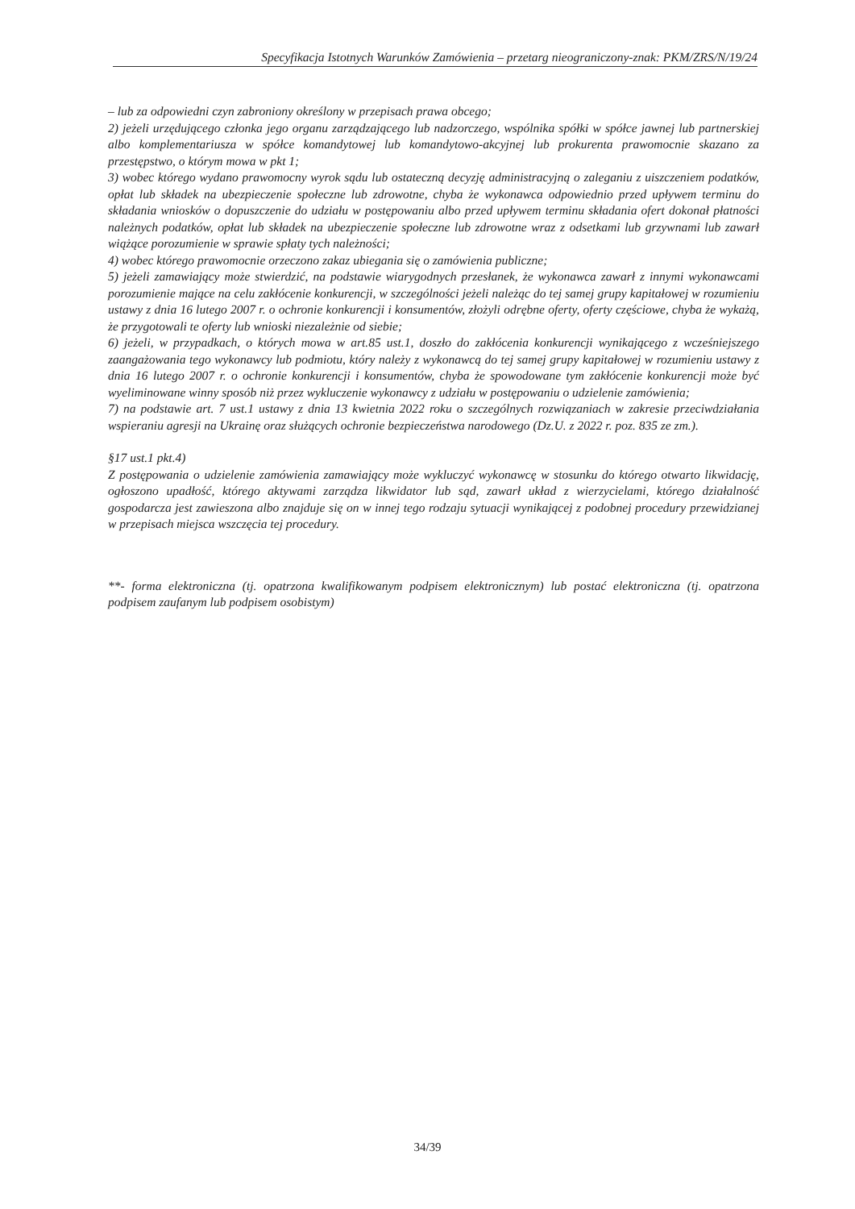Specyfikacja Istotnych Warunków Zamówienia – przetarg nieograniczony-znak: PKM/ZRS/N/19/24
– lub za odpowiedni czyn zabroniony określony w przepisach prawa obcego;
2) jeżeli urzędującego członka jego organu zarządzającego lub nadzorczego, wspólnika spółki w spółce jawnej lub partnerskiej albo komplementariusza w spółce komandytowej lub komandytowo-akcyjnej lub prokurenta prawomocnie skazano za przestępstwo, o którym mowa w pkt 1;
3) wobec którego wydano prawomocny wyrok sądu lub ostateczną decyzję administracyjną o zaleganiu z uiszczeniem podatków, opłat lub składek na ubezpieczenie społeczne lub zdrowotne, chyba że wykonawca odpowiednio przed upływem terminu do składania wniosków o dopuszczenie do udziału w postępowaniu albo przed upływem terminu składania ofert dokonał płatności należnych podatków, opłat lub składek na ubezpieczenie społeczne lub zdrowotne wraz z odsetkami lub grzywnami lub zawarł wiążące porozumienie w sprawie spłaty tych należności;
4) wobec którego prawomocnie orzeczono zakaz ubiegania się o zamówienia publiczne;
5) jeżeli zamawiający może stwierdzić, na podstawie wiarygodnych przesłanek, że wykonawca zawarł z innymi wykonawcami porozumienie mające na celu zakłócenie konkurencji, w szczególności jeżeli należąc do tej samej grupy kapitałowej w rozumieniu ustawy z dnia 16 lutego 2007 r. o ochronie konkurencji i konsumentów, złożyli odrębne oferty, oferty częściowe, chyba że wykażą, że przygotowali te oferty lub wnioski niezależnie od siebie;
6) jeżeli, w przypadkach, o których mowa w art.85 ust.1, doszło do zakłócenia konkurencji wynikającego z wcześniejszego zaangażowania tego wykonawcy lub podmiotu, który należy z wykonawcą do tej samej grupy kapitałowej w rozumieniu ustawy z dnia 16 lutego 2007 r. o ochronie konkurencji i konsumentów, chyba że spowodowane tym zakłócenie konkurencji może być wyeliminowane winny sposób niż przez wykluczenie wykonawcy z udziału w postępowaniu o udzielenie zamówienia;
7) na podstawie art. 7 ust.1 ustawy z dnia 13 kwietnia 2022 roku o szczególnych rozwiązaniach w zakresie przeciwdziałania wspieraniu agresji na Ukrainę oraz służących ochronie bezpieczeństwa narodowego (Dz.U. z 2022 r. poz. 835 ze zm.).
§17 ust.1 pkt.4)
Z postępowania o udzielenie zamówienia zamawiający może wykluczyć wykonawcę w stosunku do którego otwarto likwidację, ogłoszono upadłość, którego aktywami zarządza likwidator lub sąd, zawarł układ z wierzycielami, którego działalność gospodarcza jest zawieszona albo znajduje się on w innej tego rodzaju sytuacji wynikającej z podobnej procedury przewidzianej w przepisach miejsca wszczęcia tej procedury.
**- forma elektroniczna (tj. opatrzona kwalifikowanym podpisem elektronicznym) lub postać elektroniczna (tj. opatrzona podpisem zaufanym lub podpisem osobistym)
34/39